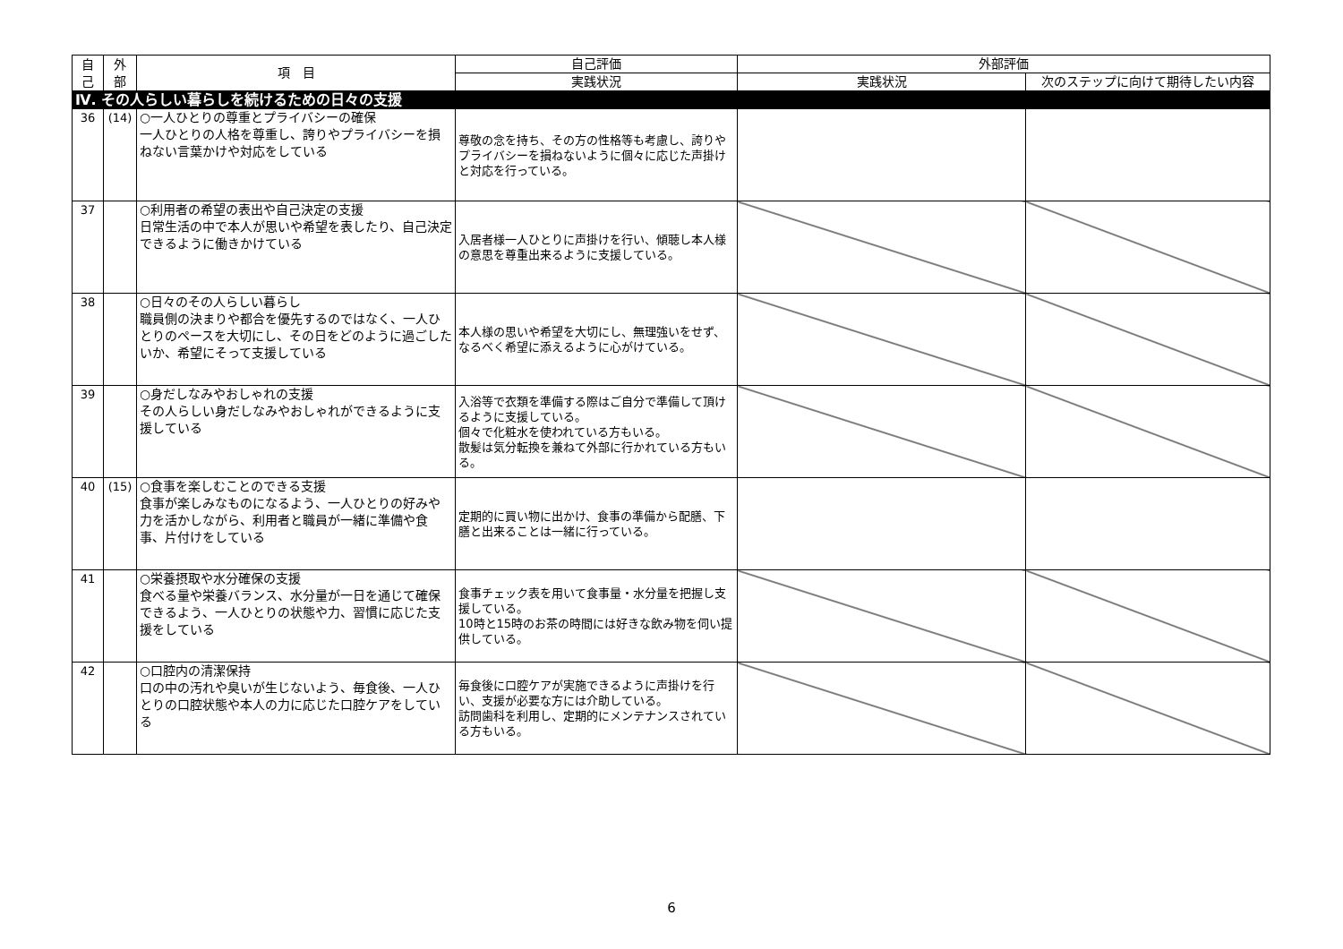| 自 己 | 外 部 | 項 目 | 自己評価 | 外部評価 | |
| --- | --- | --- | --- | --- | --- |
| | | | 実践状況 | 実践状況 | 次のステップに向けて期待したい内容 |
| Ⅳ. その人らしい暮らしを続けるための日々の支援 | | | | | |
| 36 | (14) | ○一人ひとりの尊重とプライバシーの確保 一人ひとりの人格を尊重し、誇りやプライバシーを損ねない言葉かけや対応をしている | 尊敬の念を持ち、その方の性格等も考慮し、誇りやプライバシーを損ねないように個々に応じた声掛けと対応を行っている。 | | |
| 37 | | ○利用者の希望の表出や自己決定の支援 日常生活の中で本人が思いや希望を表したり、自己決定できるように働きかけている | 入居者様一人ひとりに声掛けを行い、傾聴し本人様の意思を尊重出来るように支援している。 | | |
| 38 | | ○日々のその人らしい暮らし 職員側の決まりや都合を優先するのではなく、一人ひとりのペースを大切にし、その日をどのように過ごしたいか、希望にそって支援している | 本人様の思いや希望を大切にし、無理強いをせず、なるべく希望に添えるように心がけている。 | | |
| 39 | | ○身だしなみやおしゃれの支援 その人らしい身だしなみやおしゃれができるように支援している | 入浴等で衣類を準備する際はご自分で準備して頂けるように支援している。 個々で化粧水を使われている方もいる。 散髪は気分転換を兼ねて外部に行かれている方もいる。 | | |
| 40 | (15) | ○食事を楽しむことのできる支援 食事が楽しみなものになるよう、一人ひとりの好みや力を活かしながら、利用者と職員が一緒に準備や食事、片付けをしている | 定期的に買い物に出かけ、食事の準備から配膳、下膳と出来ることは一緒に行っている。 | | |
| 41 | | ○栄養摂取や水分確保の支援 食べる量や栄養バランス、水分量が一日を通じて確保できるよう、一人ひとりの状態や力、習慣に応じた支援をしている | 食事チェック表を用いて食事量・水分量を把握し支援している。 10時と15時のお茶の時間には好きな飲み物を伺い提供している。 | | |
| 42 | | ○口腔内の清潔保持 口の中の汚れや臭いが生じないよう、毎食後、一人ひとりの口腔状態や本人の力に応じた口腔ケアをしている | 毎食後に口腔ケアが実施できるように声掛けを行い、支援が必要な方には介助している。 訪問歯科を利用し、定期的にメンテナンスされている方もいる。 | | |
6